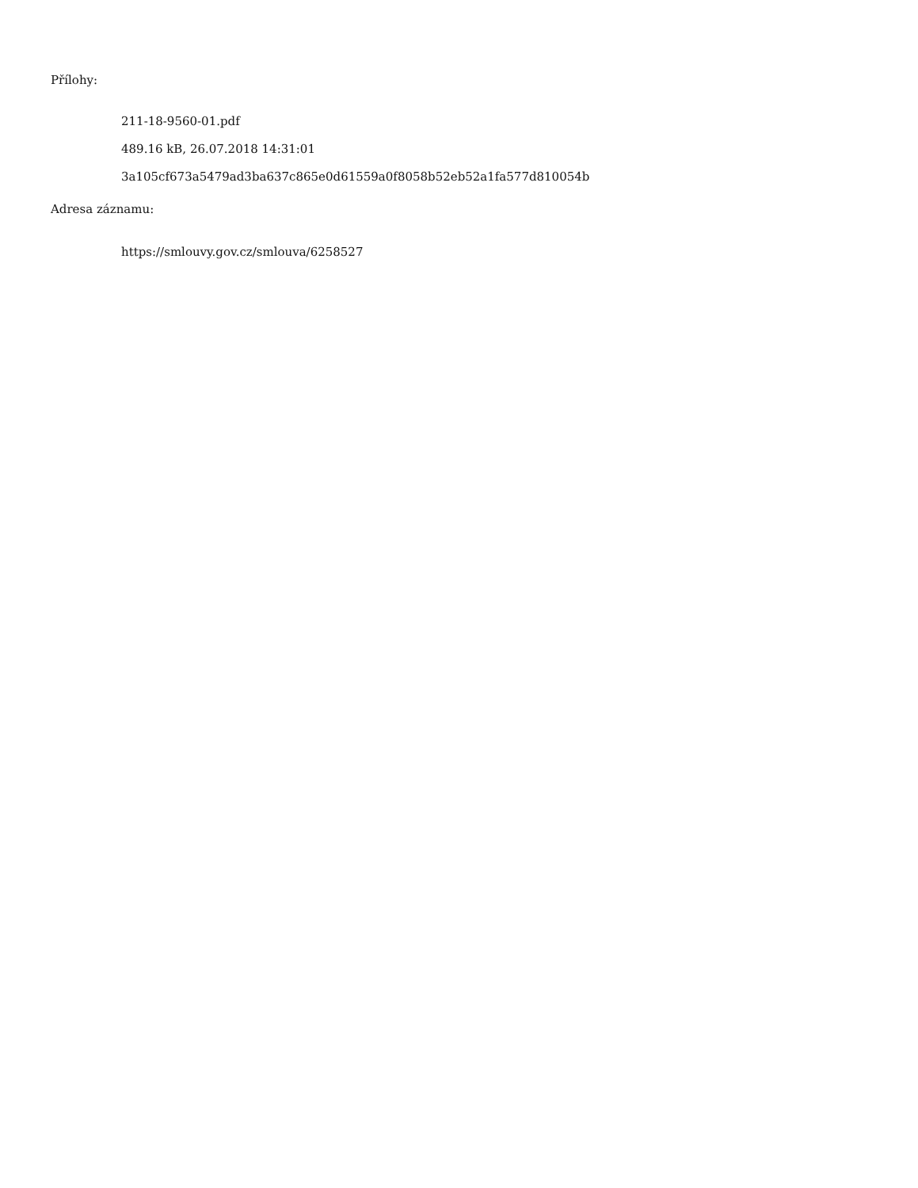Přílohy:
211-18-9560-01.pdf
489.16 kB, 26.07.2018 14:31:01
3a105cf673a5479ad3ba637c865e0d61559a0f8058b52eb52a1fa577d810054b
Adresa záznamu:
https://smlouvy.gov.cz/smlouva/6258527